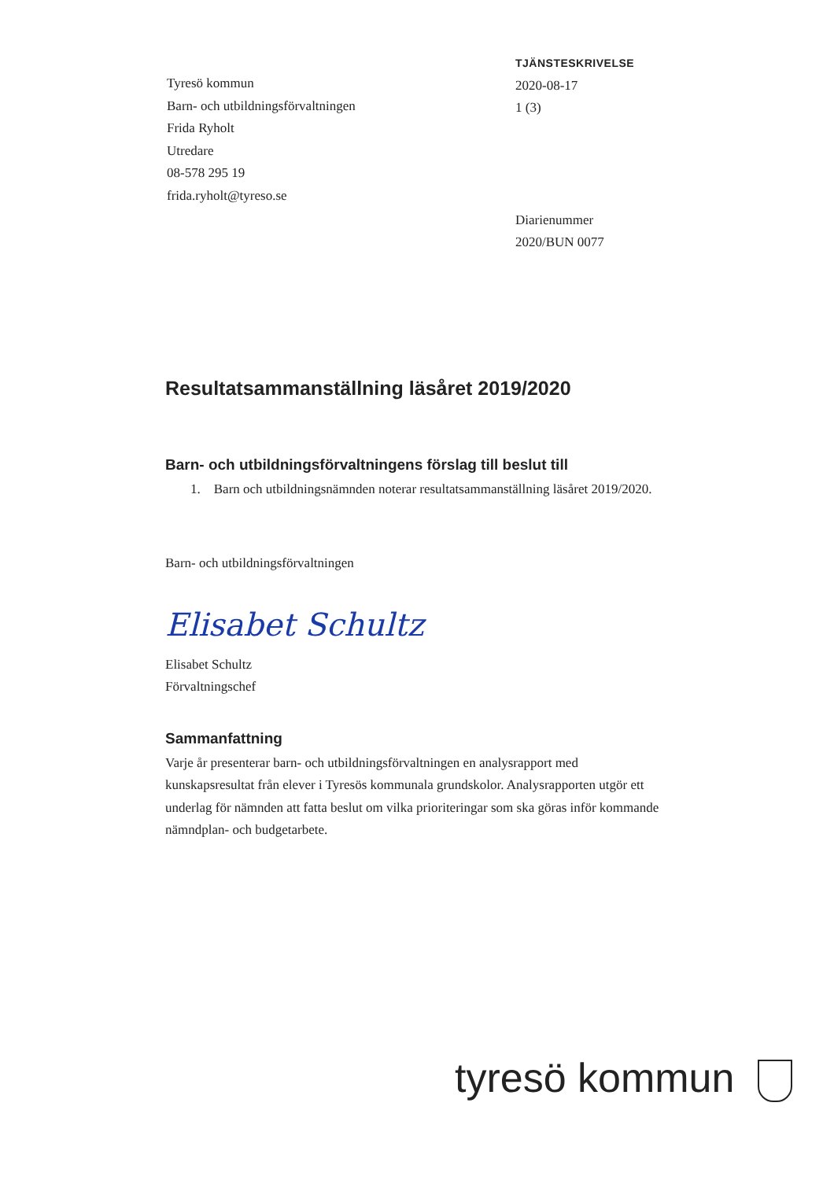Tyresö kommun
Barn- och utbildningsförvaltningen
Frida Ryholt
Utredare
08-578 295 19
frida.ryholt@tyreso.se
TJÄNSTESKRIVELSE
2020-08-17
1 (3)
Diarienummer
2020/BUN 0077
Resultatsammanställning läsåret 2019/2020
Barn- och utbildningsförvaltningens förslag till beslut till
1. Barn och utbildningsnämnden noterar resultatsammanställning läsåret 2019/2020.
Barn- och utbildningsförvaltningen
Elisabet Schultz
Elisabet Schultz
Förvaltningschef
Sammanfattning
Varje år presenterar barn- och utbildningsförvaltningen en analysrapport med kunskapsresultat från elever i Tyresös kommunala grundskolor. Analysrapporten utgör ett underlag för nämnden att fatta beslut om vilka prioriteringar som ska göras inför kommande nämndplan- och budgetarbete.
tyresö kommun